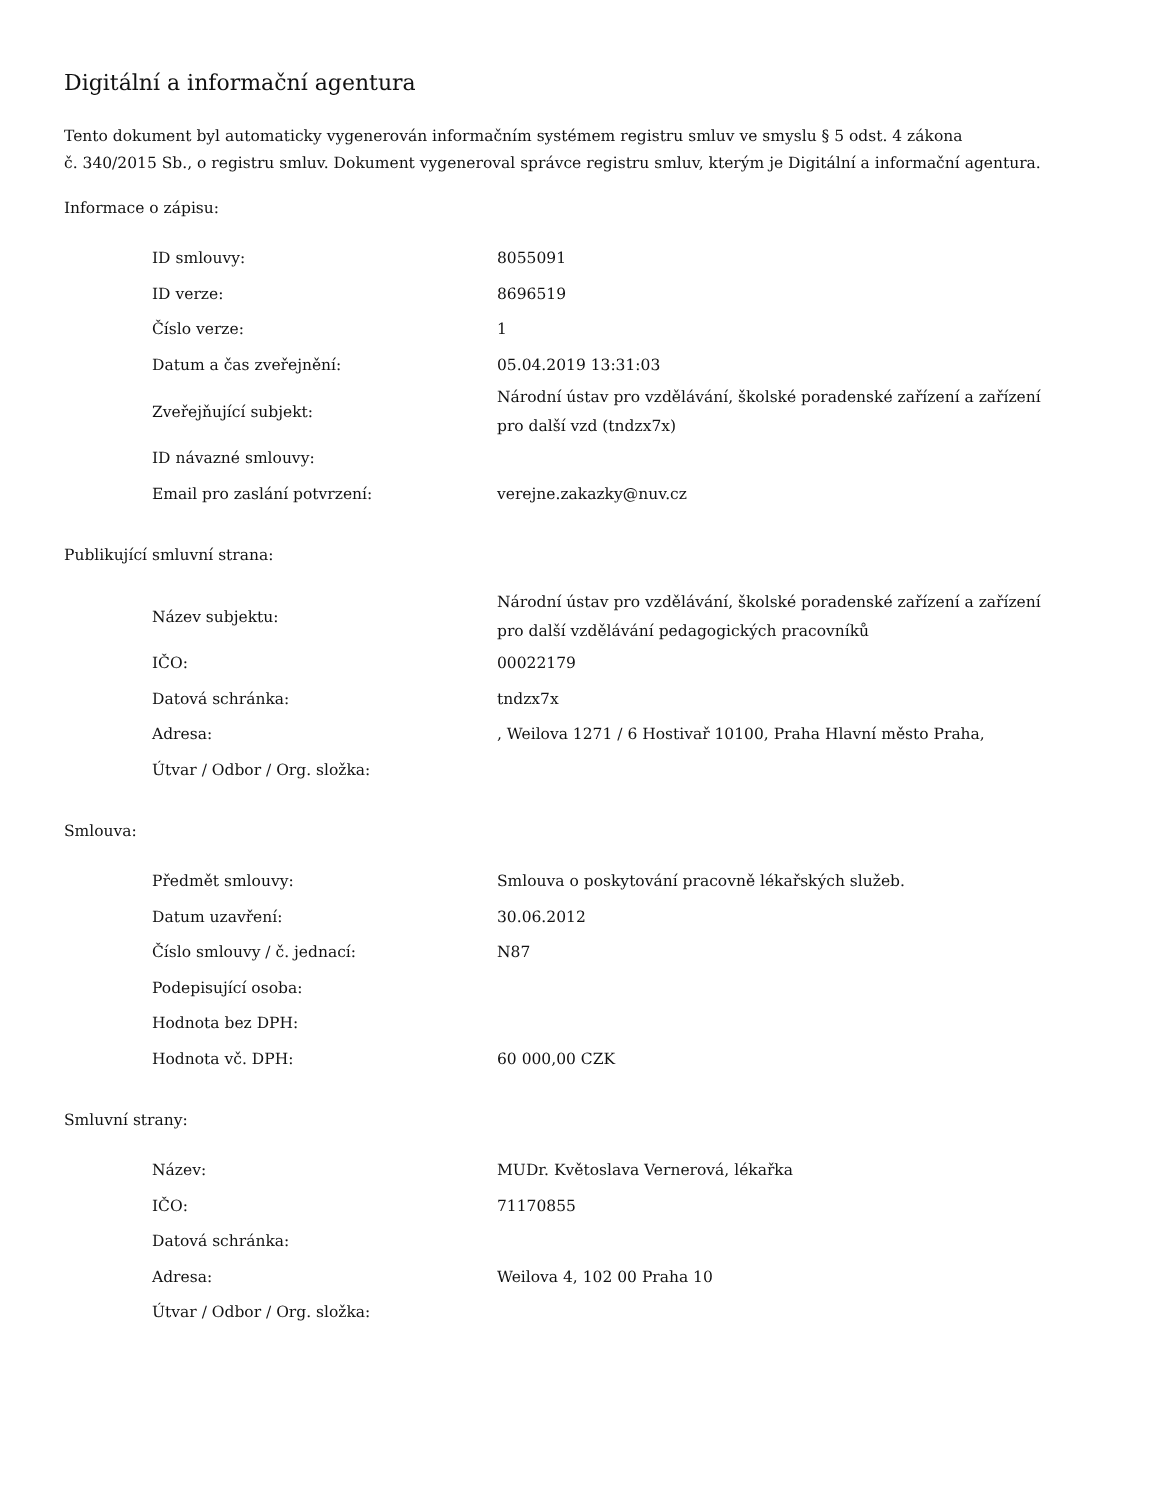Digitální a informační agentura
Tento dokument byl automaticky vygenerován informačním systémem registru smluv ve smyslu § 5 odst. 4 zákona
č. 340/2015 Sb., o registru smluv. Dokument vygeneroval správce registru smluv, kterým je Digitální a informační agentura.
Informace o zápisu:
| ID smlouvy: | 8055091 |
| ID verze: | 8696519 |
| Číslo verze: | 1 |
| Datum a čas zveřejnění: | 05.04.2019 13:31:03 |
| Zveřejňující subjekt: | Národní ústav pro vzdělávání, školské poradenské zařízení a zařízení pro další vzd (tndzx7x) |
| ID návazné smlouvy: | |
| Email pro zaslání potvrzení: | verejne.zakazky@nuv.cz |
Publikující smluvní strana:
| Název subjektu: | Národní ústav pro vzdělávání, školské poradenské zařízení a zařízení pro další vzdělávání pedagogických pracovníků |
| IČO: | 00022179 |
| Datová schránka: | tndzx7x |
| Adresa: | , Weilova 1271 / 6 Hostivař 10100, Praha Hlavní město Praha, |
| Útvar / Odbor / Org. složka: | |
Smlouva:
| Předmět smlouvy: | Smlouva o poskytování pracovně lékařských služeb. |
| Datum uzavření: | 30.06.2012 |
| Číslo smlouvy / č. jednací: | N87 |
| Podepisující osoba: | |
| Hodnota bez DPH: | |
| Hodnota vč. DPH: | 60 000,00 CZK |
Smluvní strany:
| Název: | MUDr. Květoslava Vernerová, lékařka |
| IČO: | 71170855 |
| Datová schránka: | |
| Adresa: | Weilova 4, 102 00 Praha 10 |
| Útvar / Odbor / Org. složka: | |